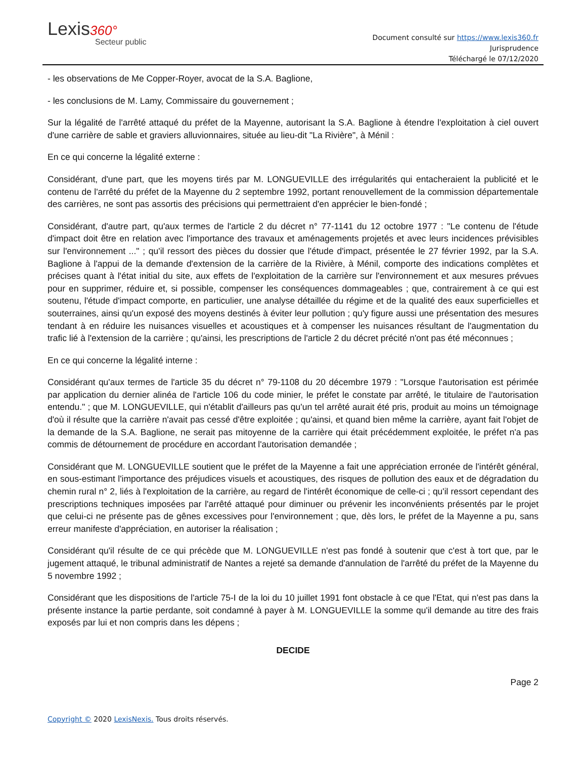Lexis360°
Secteur public
Document consulté sur https://www.lexis360.fr
Jurisprudence
Téléchargé le 07/12/2020
- les observations de Me Copper-Royer, avocat de la S.A. Baglione,
- les conclusions de M. Lamy, Commissaire du gouvernement ;
Sur la légalité de l'arrêté attaqué du préfet de la Mayenne, autorisant la S.A. Baglione à étendre l'exploitation à ciel ouvert d'une carrière de sable et graviers alluvionnaires, située au lieu-dit "La Rivière", à Ménil :
En ce qui concerne la légalité externe :
Considérant, d'une part, que les moyens tirés par M. LONGUEVILLE des irrégularités qui entacheraient la publicité et le contenu de l'arrêté du préfet de la Mayenne du 2 septembre 1992, portant renouvellement de la commission départementale des carrières, ne sont pas assortis des précisions qui permettraient d'en apprécier le bien-fondé ;
Considérant, d'autre part, qu'aux termes de l'article 2 du décret n° 77-1141 du 12 octobre 1977 : "Le contenu de l'étude d'impact doit être en relation avec l'importance des travaux et aménagements projetés et avec leurs incidences prévisibles sur l'environnement ..." ; qu'il ressort des pièces du dossier que l'étude d'impact, présentée le 27 février 1992, par la S.A. Baglione à l'appui de la demande d'extension de la carrière de la Rivière, à Ménil, comporte des indications complètes et précises quant à l'état initial du site, aux effets de l'exploitation de la carrière sur l'environnement et aux mesures prévues pour en supprimer, réduire et, si possible, compenser les conséquences dommageables ; que, contrairement à ce qui est soutenu, l'étude d'impact comporte, en particulier, une analyse détaillée du régime et de la qualité des eaux superficielles et souterraines, ainsi qu'un exposé des moyens destinés à éviter leur pollution ; qu'y figure aussi une présentation des mesures tendant à en réduire les nuisances visuelles et acoustiques et à compenser les nuisances résultant de l'augmentation du trafic lié à l'extension de la carrière ; qu'ainsi, les prescriptions de l'article 2 du décret précité n'ont pas été méconnues ;
En ce qui concerne la légalité interne :
Considérant qu'aux termes de l'article 35 du décret n° 79-1108 du 20 décembre 1979 : "Lorsque l'autorisation est périmée par application du dernier alinéa de l'article 106 du code minier, le préfet le constate par arrêté, le titulaire de l'autorisation entendu." ; que M. LONGUEVILLE, qui n'établit d'ailleurs pas qu'un tel arrêté aurait été pris, produit au moins un témoignage d'où il résulte que la carrière n'avait pas cessé d'être exploitée ; qu'ainsi, et quand bien même la carrière, ayant fait l'objet de la demande de la S.A. Baglione, ne serait pas mitoyenne de la carrière qui était précédemment exploitée, le préfet n'a pas commis de détournement de procédure en accordant l'autorisation demandée ;
Considérant que M. LONGUEVILLE soutient que le préfet de la Mayenne a fait une appréciation erronée de l'intérêt général, en sous-estimant l'importance des préjudices visuels et acoustiques, des risques de pollution des eaux et de dégradation du chemin rural n° 2, liés à l'exploitation de la carrière, au regard de l'intérêt économique de celle-ci ; qu'il ressort cependant des prescriptions techniques imposées par l'arrêté attaqué pour diminuer ou prévenir les inconvénients présentés par le projet que celui-ci ne présente pas de gênes excessives pour l'environnement ; que, dès lors, le préfet de la Mayenne a pu, sans erreur manifeste d'appréciation, en autoriser la réalisation ;
Considérant qu'il résulte de ce qui précède que M. LONGUEVILLE n'est pas fondé à soutenir que c'est à tort que, par le jugement attaqué, le tribunal administratif de Nantes a rejeté sa demande d'annulation de l'arrêté du préfet de la Mayenne du 5 novembre 1992 ;
Considérant que les dispositions de l'article 75-I de la loi du 10 juillet 1991 font obstacle à ce que l'Etat, qui n'est pas dans la présente instance la partie perdante, soit condamné à payer à M. LONGUEVILLE la somme qu'il demande au titre des frais exposés par lui et non compris dans les dépens ;
DECIDE
Page 2
Copyright © 2020 LexisNexis. Tous droits réservés.